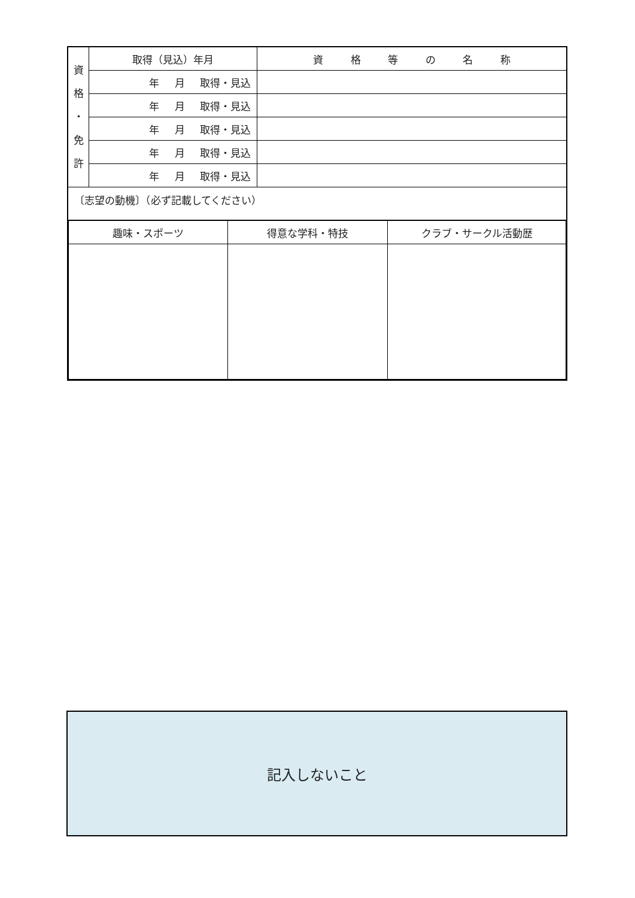| 資 格 ・ 免 許 | 取得（見込）年月 | 資 格 等 の 名 称 |
| | 年 月 取得・見込 | |
| | 年 月 取得・見込 | |
| | 年 月 取得・見込 | |
| | 年 月 取得・見込 | |
| | 年 月 取得・見込 | |
| 〔志望の動機〕（必ず記載してください） | | |
| / 趣味・スポーツ / 得意な学科・特技 / クラブ・サークル活動歴 / / --- / --- / --- / | | |
記入しないこと